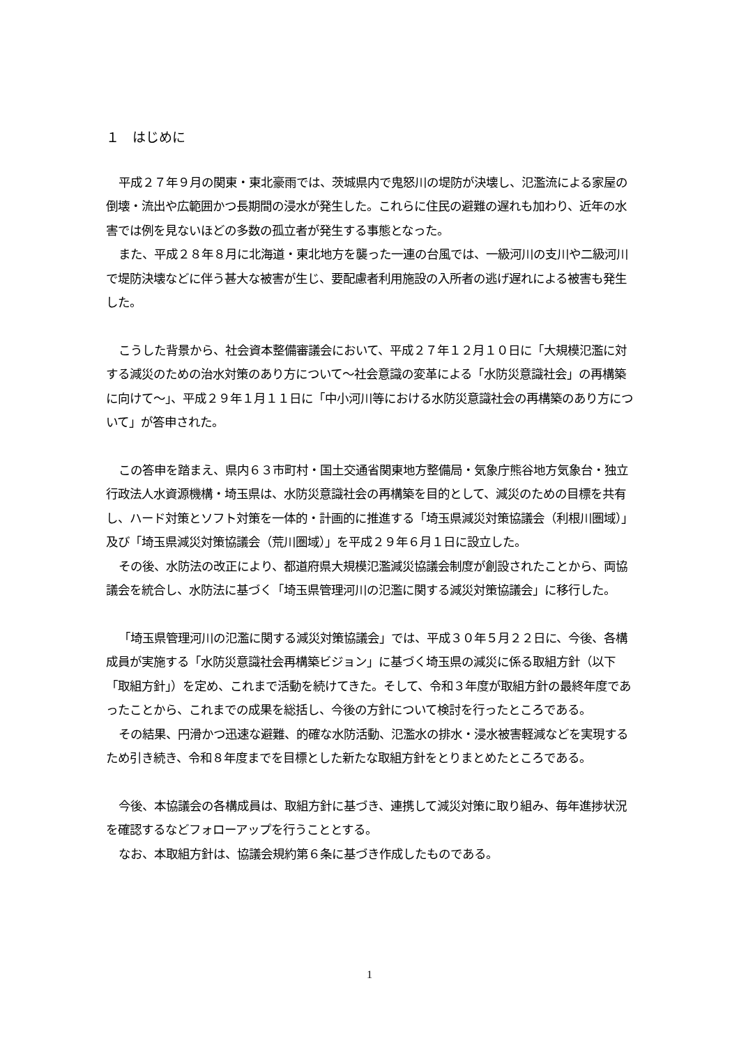１　はじめに
平成２７年９月の関東・東北豪雨では、茨城県内で鬼怒川の堤防が決壊し、氾濫流による家屋の倒壊・流出や広範囲かつ長期間の浸水が発生した。これらに住民の避難の遅れも加わり、近年の水害では例を見ないほどの多数の孤立者が発生する事態となった。
また、平成２８年８月に北海道・東北地方を襲った一連の台風では、一級河川の支川や二級河川で堤防決壊などに伴う甚大な被害が生じ、要配慮者利用施設の入所者の逃げ遅れによる被害も発生した。
こうした背景から、社会資本整備審議会において、平成２７年１２月１０日に「大規模氾濫に対する減災のための治水対策のあり方について〜社会意識の変革による「水防災意識社会」の再構築に向けて〜」、平成２９年１月１１日に「中小河川等における水防災意識社会の再構築のあり方について」が答申された。
この答申を踏まえ、県内６３市町村・国土交通省関東地方整備局・気象庁熊谷地方気象台・独立行政法人水資源機構・埼玉県は、水防災意識社会の再構築を目的として、減災のための目標を共有し、ハード対策とソフト対策を一体的・計画的に推進する「埼玉県減災対策協議会（利根川圏域）」及び「埼玉県減災対策協議会（荒川圏域）」を平成２９年６月１日に設立した。
その後、水防法の改正により、都道府県大規模氾濫減災協議会制度が創設されたことから、両協議会を統合し、水防法に基づく「埼玉県管理河川の氾濫に関する減災対策協議会」に移行した。
「埼玉県管理河川の氾濫に関する減災対策協議会」では、平成３０年５月２２日に、今後、各構成員が実施する「水防災意識社会再構築ビジョン」に基づく埼玉県の減災に係る取組方針（以下「取組方針」）を定め、これまで活動を続けてきた。そして、令和３年度が取組方針の最終年度であったことから、これまでの成果を総括し、今後の方針について検討を行ったところである。
その結果、円滑かつ迅速な避難、的確な水防活動、氾濫水の排水・浸水被害軽減などを実現するため引き続き、令和８年度までを目標とした新たな取組方針をとりまとめたところである。
今後、本協議会の各構成員は、取組方針に基づき、連携して減災対策に取り組み、毎年進捗状況を確認するなどフォローアップを行うこととする。
なお、本取組方針は、協議会規約第６条に基づき作成したものである。
1